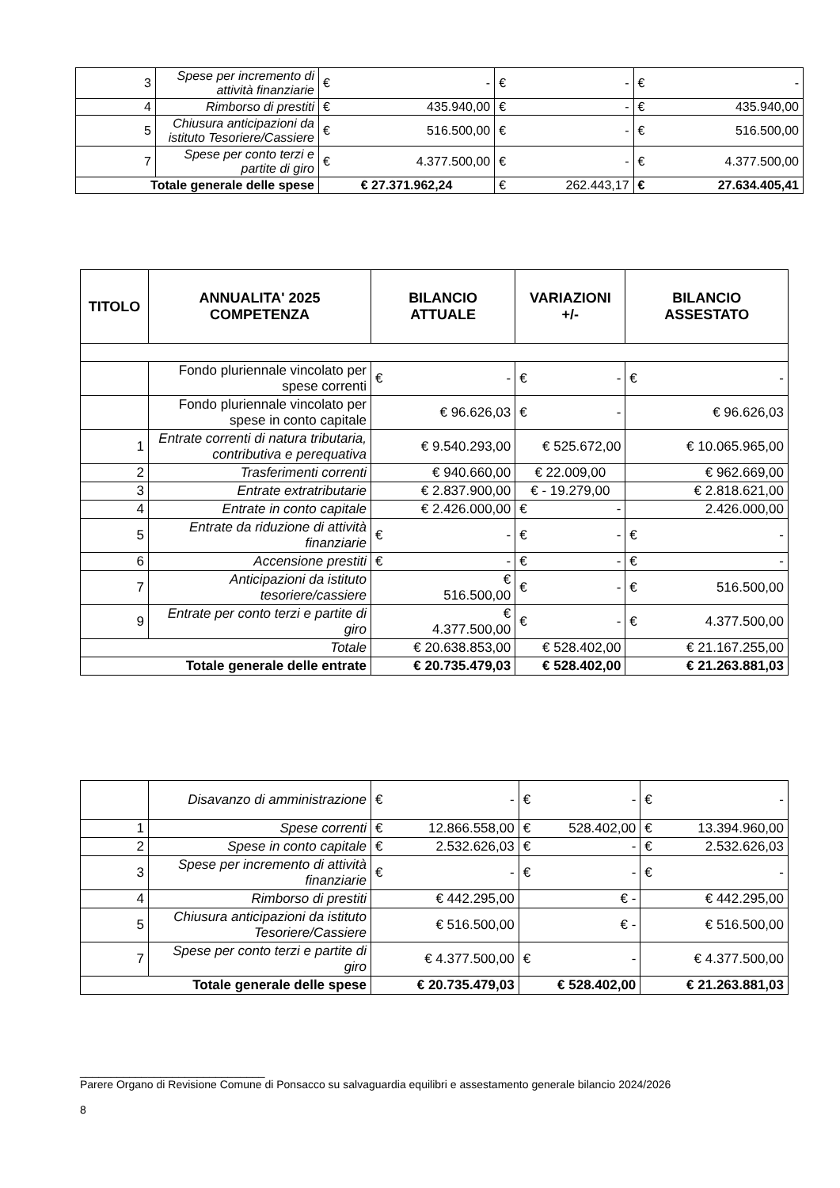| 3 | Spese per incremento di attività finanziarie | € - | € - | € - |
| 4 | Rimborso di prestiti | € 435.940,00 | € - | € 435.940,00 |
| 5 | Chiusura anticipazioni da istituto Tesoriere/Cassiere | € 516.500,00 | € - | € 516.500,00 |
| 7 | Spese per conto terzi e partite di giro | € 4.377.500,00 | € - | € 4.377.500,00 |
| Totale generale delle spese | | € 27.371.962,24 | € 262.443,17 | € 27.634.405,41 |
| TITOLO | ANNUALITA' 2025 COMPETENZA | BILANCIO ATTUALE | VARIAZIONI +/- | BILANCIO ASSESTATO |
| --- | --- | --- | --- | --- |
| | Fondo pluriennale vincolato per spese correnti | € - | € - | € - |
| | Fondo pluriennale vincolato per spese in conto capitale | € 96.626,03 | € - | € 96.626,03 |
| 1 | Entrate correnti di natura tributaria, contributiva e perequativa | € 9.540.293,00 | € 525.672,00 | € 10.065.965,00 |
| 2 | Trasferimenti correnti | € 940.660,00 | € 22.009,00 | € 962.669,00 |
| 3 | Entrate extratributarie | € 2.837.900,00 | € - 19.279,00 | € 2.818.621,00 |
| 4 | Entrate in conto capitale | € 2.426.000,00 | € - | 2.426.000,00 |
| 5 | Entrate da riduzione di attività finanziarie | € - | € - | € - |
| 6 | Accensione prestiti | € - | € - | € - |
| 7 | Anticipazioni da istituto tesoriere/cassiere | € 516.500,00 | € - | € 516.500,00 |
| 9 | Entrate per conto terzi e partite di giro | € 4.377.500,00 | € - | € 4.377.500,00 |
| Totale | | € 20.638.853,00 | € 528.402,00 | € 21.167.255,00 |
| Totale generale delle entrate | | € 20.735.479,03 | € 528.402,00 | € 21.263.881,03 |
| | Disavanzo di amministrazione | € - | € - | € - |
| 1 | Spese correnti | € 12.866.558,00 | € 528.402,00 | € 13.394.960,00 |
| 2 | Spese in conto capitale | € 2.532.626,03 | € - | € 2.532.626,03 |
| 3 | Spese per incremento di attività finanziarie | € - | € - | € - |
| 4 | Rimborso di prestiti | € 442.295,00 | € - | € 442.295,00 |
| 5 | Chiusura anticipazioni da istituto Tesoriere/Cassiere | € 516.500,00 | € - | € 516.500,00 |
| 7 | Spese per conto terzi e partite di giro | € 4.377.500,00 | € - | € 4.377.500,00 |
| Totale generale delle spese | | € 20.735.479,03 | € 528.402,00 | € 21.263.881,03 |
______________________________
Parere Organo di Revisione Comune di Ponsacco su salvaguardia equilibri e assestamento generale bilancio 2024/2026
8